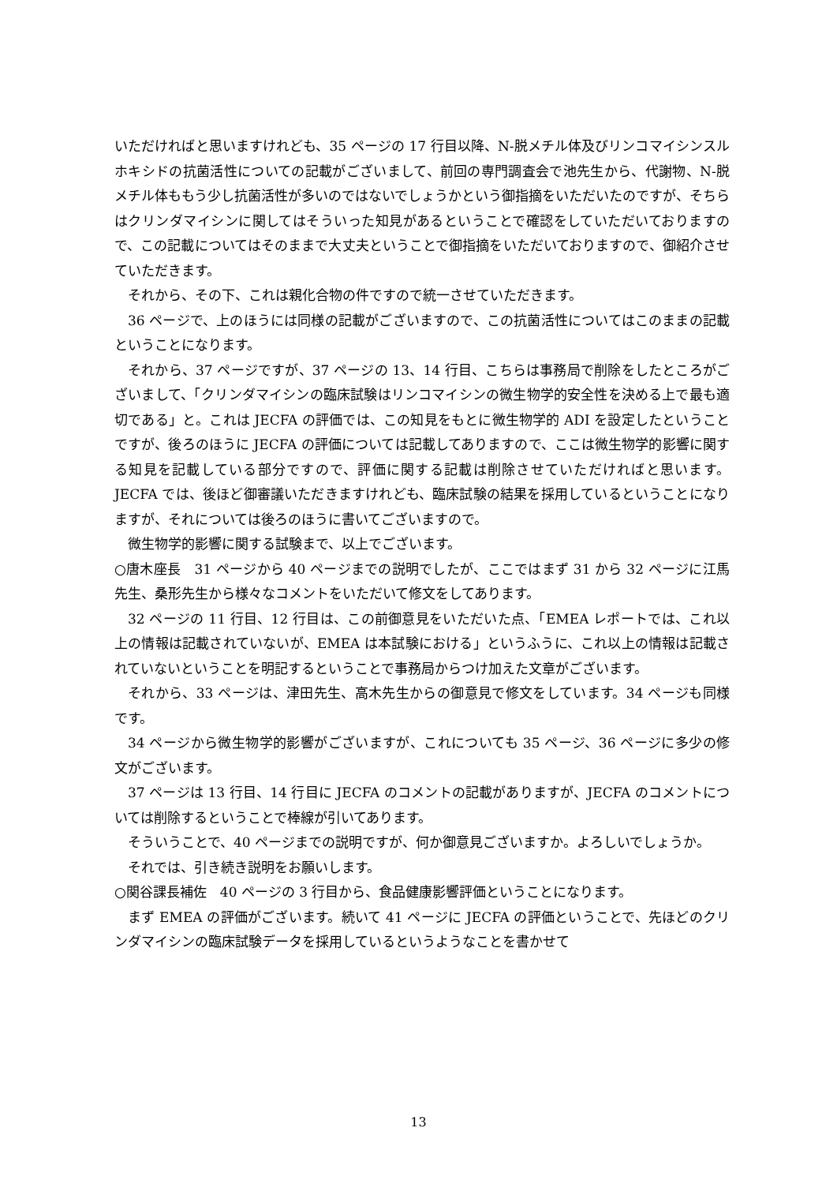いただければと思いますけれども、35 ページの 17 行目以降、N-脱メチル体及びリンコマイシンスルホキシドの抗菌活性についての記載がございまして、前回の専門調査会で池先生から、代謝物、N-脱メチル体ももう少し抗菌活性が多いのではないでしょうかという御指摘をいただいたのですが、そちらはクリンダマイシンに関してはそういった知見があるということで確認をしていただいておりますので、この記載についてはそのままで大丈夫ということで御指摘をいただいておりますので、御紹介させていただきます。
それから、その下、これは親化合物の件ですので統一させていただきます。
36 ページで、上のほうには同様の記載がございますので、この抗菌活性についてはこのままの記載ということになります。
それから、37 ページですが、37 ページの 13、14 行目、こちらは事務局で削除をしたところがございまして、「クリンダマイシンの臨床試験はリンコマイシンの微生物学的安全性を決める上で最も適切である」と。これは JECFA の評価では、この知見をもとに微生物学的 ADI を設定したということですが、後ろのほうに JECFA の評価については記載してありますので、ここは微生物学的影響に関する知見を記載している部分ですので、評価に関する記載は削除させていただければと思います。JECFA では、後ほど御審議いただきますけれども、臨床試験の結果を採用しているということになりますが、それについては後ろのほうに書いてございますので。
微生物学的影響に関する試験まで、以上でございます。
○唐木座長　31 ページから 40 ページまでの説明でしたが、ここではまず 31 から 32 ページに江馬先生、桑形先生から様々なコメントをいただいて修文をしてあります。
32 ページの 11 行目、12 行目は、この前御意見をいただいた点、「EMEA レポートでは、これ以上の情報は記載されていないが、EMEA は本試験における」というふうに、これ以上の情報は記載されていないということを明記するということで事務局からつけ加えた文章がございます。
それから、33 ページは、津田先生、高木先生からの御意見で修文をしています。34 ページも同様です。
34 ページから微生物学的影響がございますが、これについても 35 ページ、36 ページに多少の修文がございます。
37 ページは 13 行目、14 行目に JECFA のコメントの記載がありますが、JECFA のコメントについては削除するということで棒線が引いてあります。
そういうことで、40 ページまでの説明ですが、何か御意見ございますか。よろしいでしょうか。
それでは、引き続き説明をお願いします。
○関谷課長補佐　40 ページの 3 行目から、食品健康影響評価ということになります。
まず EMEA の評価がございます。続いて 41 ページに JECFA の評価ということで、先ほどのクリンダマイシンの臨床試験データを採用しているというようなことを書かせて
13